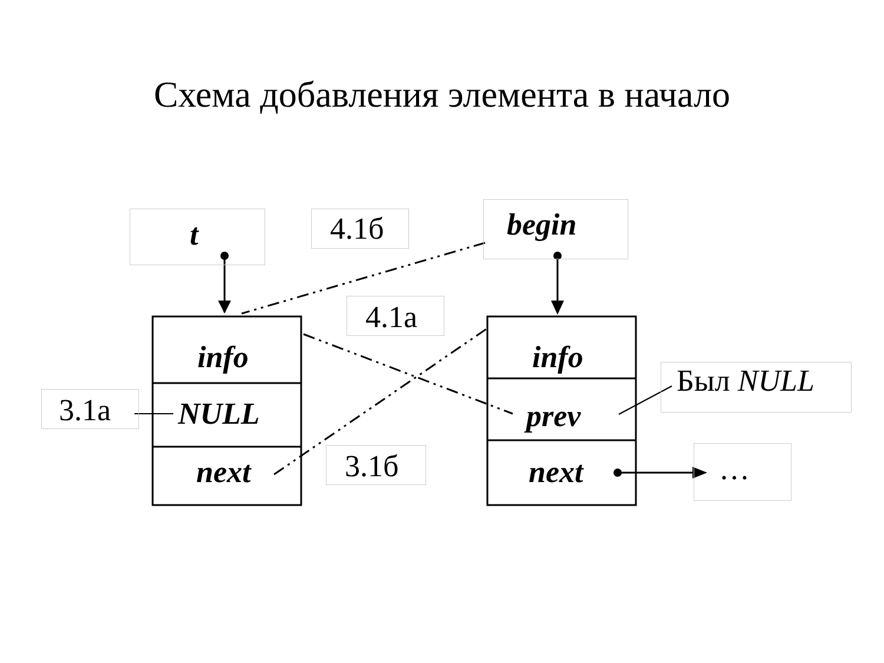Схема добавления элемента в начало
t 4.1б begin
4.1а
info info
Был NULL
3.1а NULL prev
next 3.1б next …